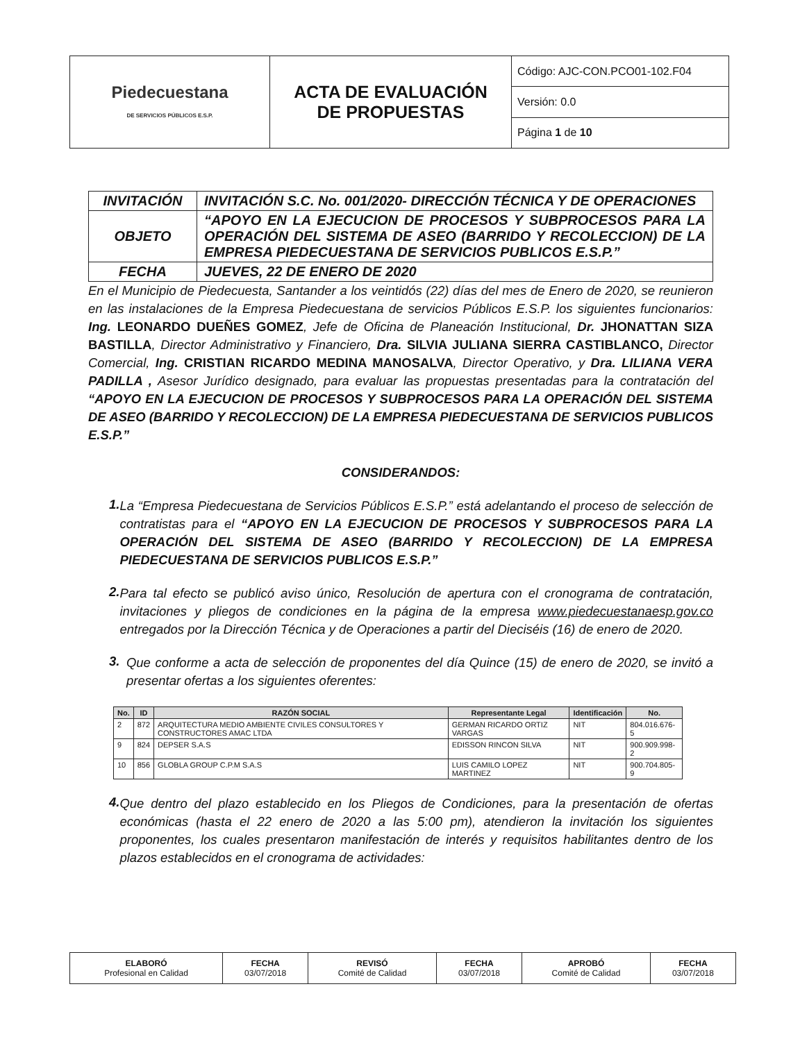| Piedecuestana DE SERVICIOS PÚBLICOS E.S.P. | ACTA DE EVALUACIÓN DE PROPUESTAS | Código: AJC-CON.PCO01-102.F04 |
| | | Versión: 0.0 |
| | | Página 1 de 10 |
| INVITACIÓN | INVITACIÓN S.C. No. 001/2020- DIRECCIÓN TÉCNICA Y DE OPERACIONES |
| OBJETO | “APOYO EN LA EJECUCION DE PROCESOS Y SUBPROCESOS PARA LA OPERACIÓN DEL SISTEMA DE ASEO (BARRIDO Y RECOLECCION) DE LA EMPRESA PIEDECUESTANA DE SERVICIOS PUBLICOS E.S.P.” |
| FECHA | JUEVES, 22 DE ENERO DE 2020 |
En el Municipio de Piedecuesta, Santander a los veintidós (22) días del mes de Enero de 2020, se reunieron en las instalaciones de la Empresa Piedecuestana de servicios Públicos E.S.P. los siguientes funcionarios: Ing. LEONARDO DUEÑES GOMEZ, Jefe de Oficina de Planeación Institucional, Dr. JHONATTAN SIZA BASTILLA, Director Administrativo y Financiero, Dra. SILVIA JULIANA SIERRA CASTIBLANCO, Director Comercial, Ing. CRISTIAN RICARDO MEDINA MANOSALVA, Director Operativo, y Dra. LILIANA VERA PADILLA , Asesor Jurídico designado, para evaluar las propuestas presentadas para la contratación del “APOYO EN LA EJECUCION DE PROCESOS Y SUBPROCESOS PARA LA OPERACIÓN DEL SISTEMA DE ASEO (BARRIDO Y RECOLECCION) DE LA EMPRESA PIEDECUESTANA DE SERVICIOS PUBLICOS E.S.P.”
CONSIDERANDOS:
1.
La “Empresa Piedecuestana de Servicios Públicos E.S.P.” está adelantando el proceso de selección de contratistas para el “APOYO EN LA EJECUCION DE PROCESOS Y SUBPROCESOS PARA LA OPERACIÓN DEL SISTEMA DE ASEO (BARRIDO Y RECOLECCION) DE LA EMPRESA PIEDECUESTANA DE SERVICIOS PUBLICOS E.S.P.”
2.
Para tal efecto se publicó aviso único, Resolución de apertura con el cronograma de contratación, invitaciones y pliegos de condiciones en la página de la empresa www.piedecuestanaesp.gov.co entregados por la Dirección Técnica y de Operaciones a partir del Dieciséis (16) de enero de 2020.
3.
Que conforme a acta de selección de proponentes del día Quince (15) de enero de 2020, se invitó a presentar ofertas a los siguientes oferentes:
| No. | ID | RAZÓN SOCIAL | Representante Legal | Identificación | No. |
| --- | --- | --- | --- | --- | --- |
| 2 | 872 | ARQUITECTURA MEDIO AMBIENTE CIVILES CONSULTORES Y CONSTRUCTORES AMAC LTDA | GERMAN RICARDO ORTIZ VARGAS | NIT | 804.016.676-5 |
| 9 | 824 | DEPSER S.A.S | EDISSON RINCON SILVA | NIT | 900.909.998-2 |
| 10 | 856 | GLOBLA GROUP C.P.M S.A.S | LUIS CAMILO LOPEZ MARTINEZ | NIT | 900.704.805-9 |
4.
Que dentro del plazo establecido en los Pliegos de Condiciones, para la presentación de ofertas económicas (hasta el 22 enero de 2020 a las 5:00 pm), atendieron la invitación los siguientes proponentes, los cuales presentaron manifestación de interés y requisitos habilitantes dentro de los plazos establecidos en el cronograma de actividades:
| ELABORÓ Profesional en Calidad | FECHA 03/07/2018 | REVISÓ Comité de Calidad | FECHA 03/07/2018 | APROBÓ Comité de Calidad | FECHA 03/07/2018 |